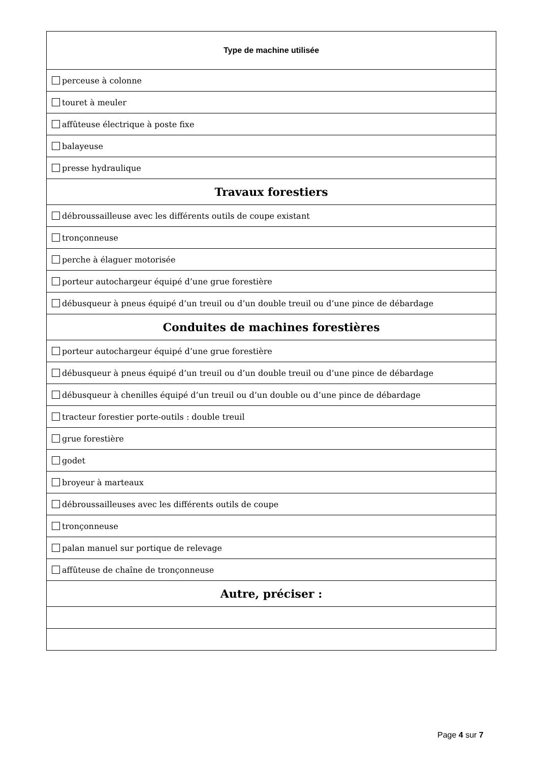| Type de machine utilisée |
| --- |
| perceuse à colonne |
| touret à meuler |
| affûteuse électrique à poste fixe |
| balayeuse |
| presse hydraulique |
| Travaux forestiers |
| débroussailleuse avec les différents outils de coupe existant |
| tronçonneuse |
| perche à élaguer motorisée |
| porteur autochargeur équipé d’une grue forestière |
| débusqueur à pneus équipé d’un treuil ou d’un double treuil ou d’une pince de débardage |
| Conduites de machines forestières |
| porteur autochargeur équipé d’une grue forestière |
| débusqueur à pneus équipé d’un treuil ou d’un double treuil ou d’une pince de débardage |
| débusqueur à chenilles équipé d’un treuil ou d’un double ou d’une pince de débardage |
| tracteur forestier porte-outils : double treuil |
| grue forestière |
| godet |
| broyeur à marteaux |
| débroussailleuses avec les différents outils de coupe |
| tronçonneuse |
| palan manuel sur portique de relevage |
| affûteuse de chaîne de tronçonneuse |
| Autre, préciser : |
Page 4 sur 7